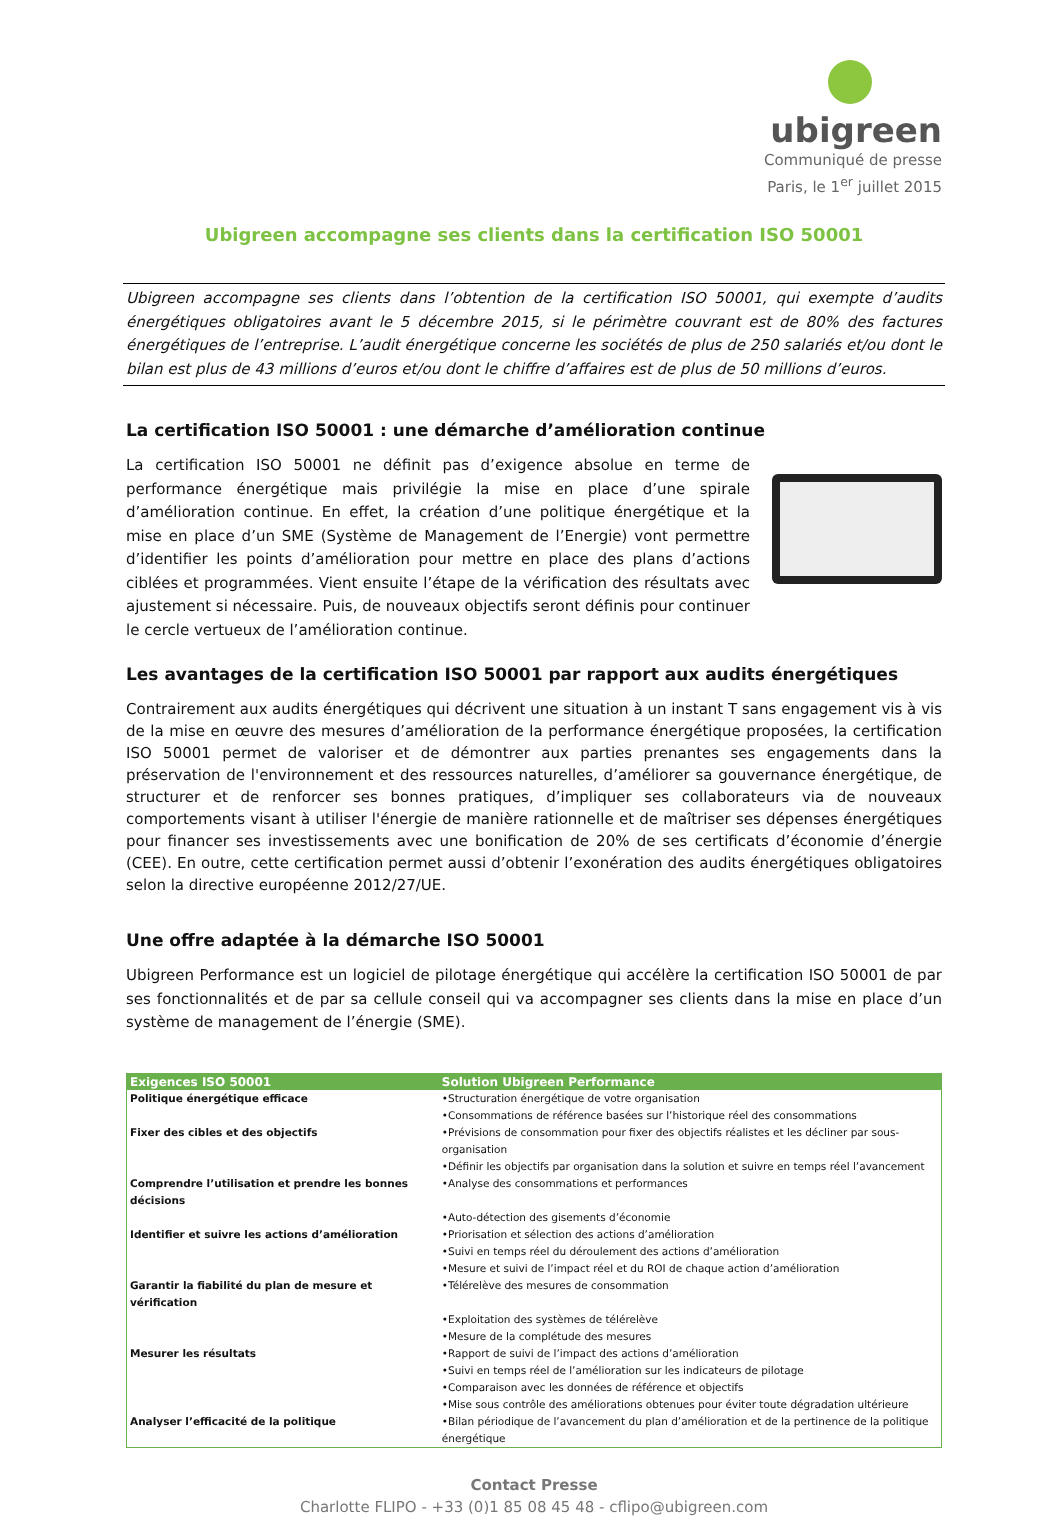ubigreen
Communiqué de presse
Paris, le 1<sup>er</sup> juillet 2015
Ubigreen accompagne ses clients dans la certification ISO 50001
Ubigreen accompagne ses clients dans l’obtention de la certification ISO 50001, qui exempte d’audits énergétiques obligatoires avant le 5 décembre 2015, si le périmètre couvrant est de 80% des factures énergétiques de l’entreprise. L’audit énergétique concerne les sociétés de plus de 250 salariés et/ou dont le bilan est plus de 43 millions d’euros et/ou dont le chiffre d’affaires est de plus de 50 millions d’euros.
La certification ISO 50001 : une démarche d’amélioration continue
La certification ISO 50001 ne définit pas d’exigence absolue en terme de performance énergétique mais privilégie la mise en place d’une spirale d’amélioration continue. En effet, la création d’une politique énergétique et la mise en place d’un SME (Système de Management de l’Energie) vont permettre d’identifier les points d’amélioration pour mettre en place des plans d’actions ciblées et programmées. Vient ensuite l’étape de la vérification des résultats avec ajustement si nécessaire. Puis, de nouveaux objectifs seront définis pour continuer le cercle vertueux de l’amélioration continue.
Les avantages de la certification ISO 50001 par rapport aux audits énergétiques
Contrairement aux audits énergétiques qui décrivent une situation à un instant T sans engagement vis à vis de la mise en œuvre des mesures d’amélioration de la performance énergétique proposées, la certification ISO 50001 permet de valoriser et de démontrer aux parties prenantes ses engagements dans la préservation de l'environnement et des ressources naturelles, d’améliorer sa gouvernance énergétique, de structurer et de renforcer ses bonnes pratiques, d’impliquer ses collaborateurs via de nouveaux comportements visant à utiliser l'énergie de manière rationnelle et de maîtriser ses dépenses énergétiques pour financer ses investissements avec une bonification de 20% de ses certificats d’économie d’énergie (CEE). En outre, cette certification permet aussi d’obtenir l’exonération des audits énergétiques obligatoires selon la directive européenne 2012/27/UE.
Une offre adaptée à la démarche ISO 50001
Ubigreen Performance est un logiciel de pilotage énergétique qui accélère la certification ISO 50001 de par ses fonctionnalités et de par sa cellule conseil qui va accompagner ses clients dans la mise en place d’un système de management de l’énergie (SME).
| Exigences ISO 50001 | Solution Ubigreen Performance |
| --- | --- |
| Politique énergétique efficace | •Structuration énergétique de votre organisation |
| | •Consommations de référence basées sur l’historique réel des consommations |
| Fixer des cibles et des objectifs | •Prévisions de consommation pour fixer des objectifs réalistes et les décliner par sous-organisation |
| | •Définir les objectifs par organisation dans la solution et suivre en temps réel l’avancement |
| Comprendre l’utilisation et prendre les bonnes décisions | •Analyse des consommations et performances |
| | •Auto-détection des gisements d’économie |
| Identifier et suivre les actions d’amélioration | •Priorisation et sélection des actions d’amélioration |
| | •Suivi en temps réel du déroulement des actions d’amélioration |
| | •Mesure et suivi de l’impact réel et du ROI de chaque action d’amélioration |
| Garantir la fiabilité du plan de mesure et vérification | •Télérelève des mesures de consommation |
| | •Exploitation des systèmes de télérelève |
| | •Mesure de la complétude des mesures |
| Mesurer les résultats | •Rapport de suivi de l’impact des actions d’amélioration |
| | •Suivi en temps réel de l’amélioration sur les indicateurs de pilotage |
| | •Comparaison avec les données de référence et objectifs |
| | •Mise sous contrôle des améliorations obtenues pour éviter toute dégradation ultérieure |
| Analyser l’efficacité de la politique | •Bilan périodique de l’avancement du plan d’amélioration et de la pertinence de la politique énergétique |
Contact Presse
Charlotte FLIPO - +33 (0)1 85 08 45 48 - cflipo@ubigreen.com